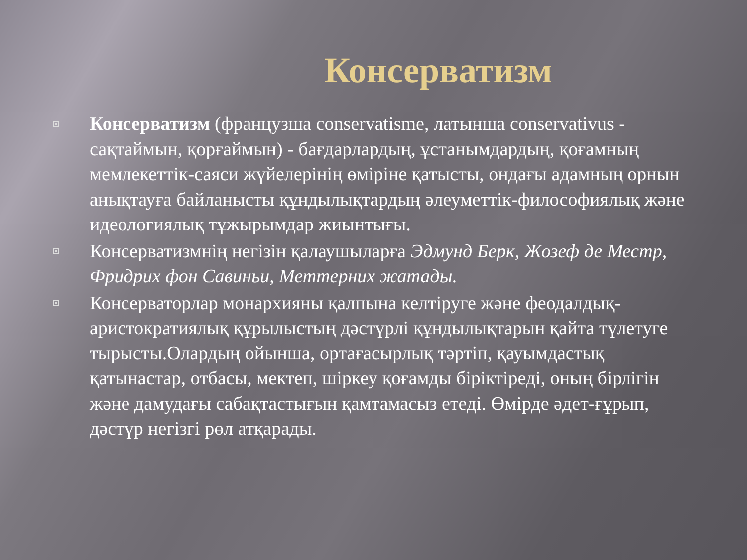Консерватизм
Консерватизм (французша conservatisme, латынша conservativus - сақтаймын, қорғаймын) - бағдарлардың, ұстанымдардың, қоғамның мемлекеттік-саяси жүйелерінің өміріне қатысты, ондағы адамның орнын анықтауға байланысты құндылықтардың әлеуметтік-философиялық және идеологиялық тұжырымдар жиынтығы.
Консерватизмнің негізін қалаушыларға Эдмунд Берк, Жозеф де Местр, Фридрих фон Савиньи, Меттерних жатады.
Консерваторлар монархияны қалпына келтіруге және феодалдық-аристократиялық құрылыстың дәстүрлі құндылықтарын қайта түлетуге тырысты.Олардың ойынша, ортағасырлық тәртіп, қауымдастық қатынастар, отбасы, мектеп, шіркеу қоғамды біріктіреді, оның бірлігін және дамудағы сабақтастығын қамтамасыз етеді. Өмірде әдет-ғұрып, дәстүр негізгі рөл атқарады.